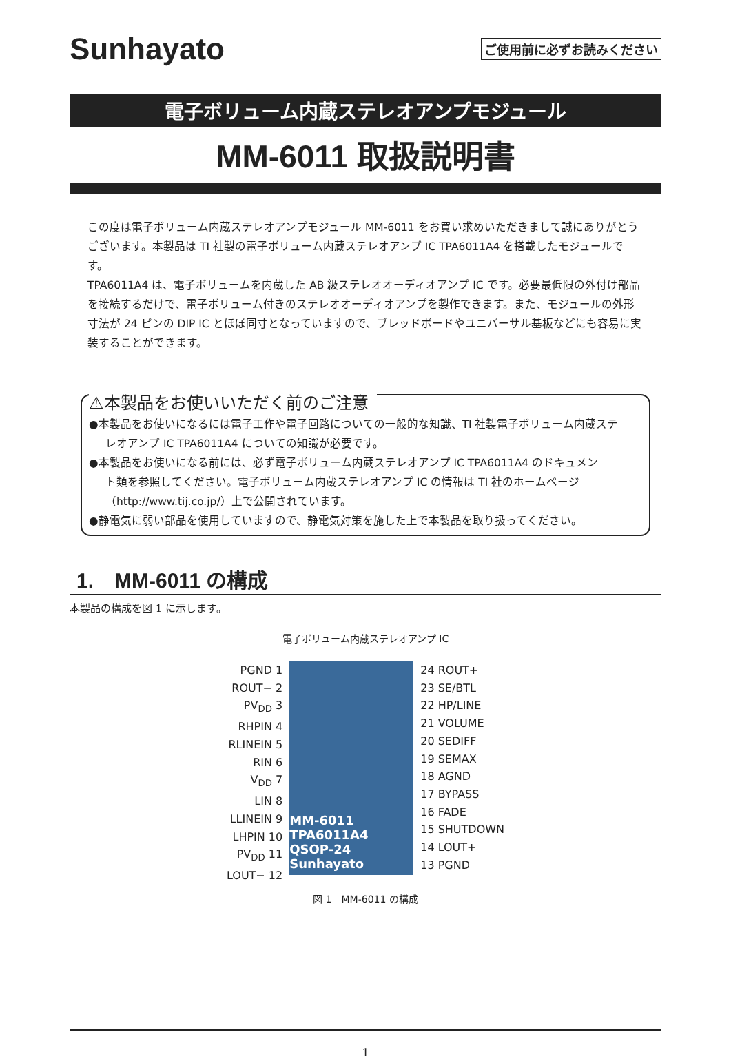Sunhayato
ご使用前に必ずお読みください
電子ボリューム内蔵ステレオアンプモジュール
MM-6011 取扱説明書
この度は電子ボリューム内蔵ステレオアンプモジュール MM-6011 をお買い求めいただきまして誠にありがとうございます。本製品は TI 社製の電子ボリューム内蔵ステレオアンプ IC TPA6011A4 を搭載したモジュールです。
TPA6011A4 は、電子ボリュームを内蔵した AB 級ステレオオーディオアンプ IC です。必要最低限の外付け部品を接続するだけで、電子ボリューム付きのステレオオーディオアンプを製作できます。また、モジュールの外形寸法が 24 ピンの DIP IC とほぼ同寸となっていますので、ブレッドボードやユニバーサル基板などにも容易に実装することができます。
⚠本製品をお使いいただく前のご注意
●本製品をお使いになるには電子工作や電子回路についての一般的な知識、TI 社製電子ボリューム内蔵ステ
レオアンプ IC TPA6011A4 についての知識が必要です。
●本製品をお使いになる前には、必ず電子ボリューム内蔵ステレオアンプ IC TPA6011A4 のドキュメン
ト類を参照してください。電子ボリューム内蔵ステレオアンプ IC の情報は TI 社のホームページ（http://www.tij.co.jp/）上で公開されています。
●静電気に弱い部品を使用していますので、静電気対策を施した上で本製品を取り扱ってください。
1.　MM-6011 の構成
本製品の構成を図 1 に示します。
電子ボリューム内蔵ステレオアンプ IC
PGND 1
ROUT− 2
PV<sub>DD</sub> 3
RHPIN 4
RLINEIN 5
RIN 6
V<sub>DD</sub> 7
LIN 8
LLINEIN 9
LHPIN 10
PV<sub>DD</sub> 11
LOUT− 12
MM-6011 TPA6011A4 QSOP-24 Sunhayato
24 ROUT+
23 SE/BTL
22 HP/LINE
21 VOLUME
20 SEDIFF
19 SEMAX
18 AGND
17 BYPASS
16 FADE
15 SHUTDOWN
14 LOUT+
13 PGND
図 1　MM-6011 の構成
1